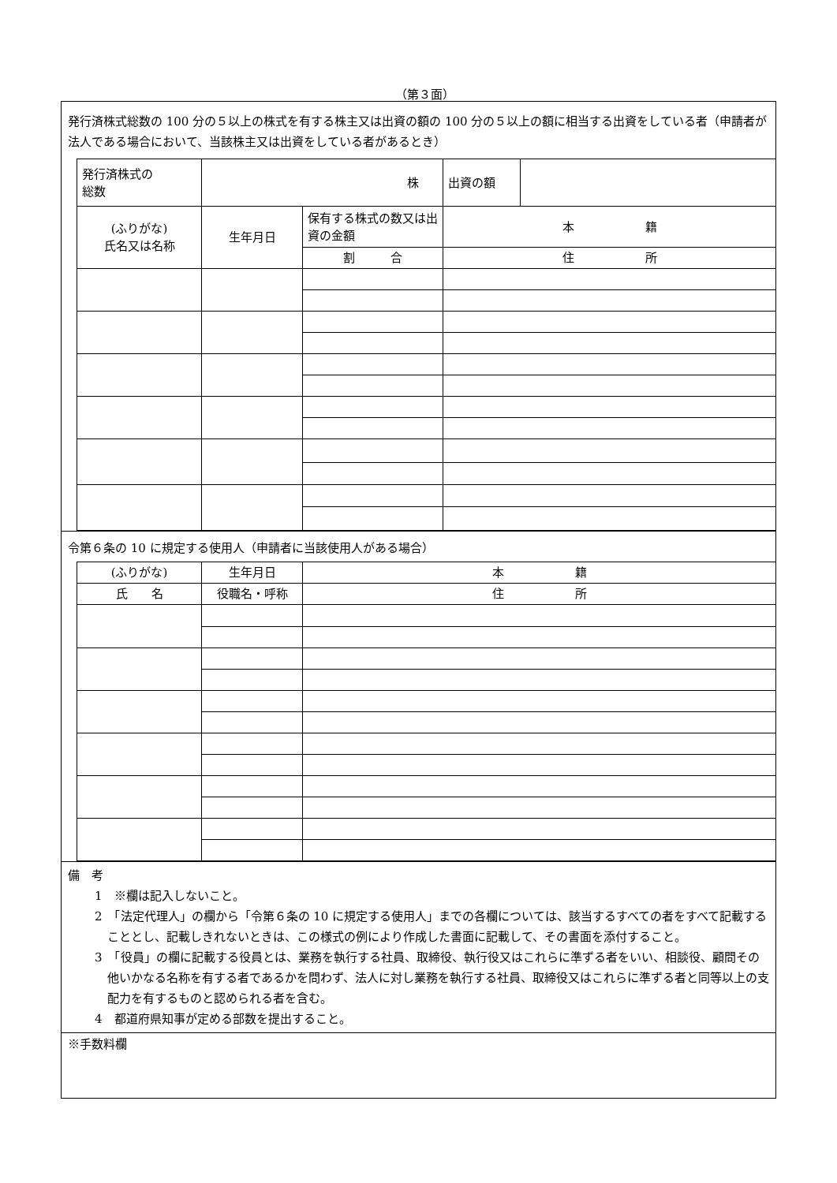（第３面）
発行済株式総数の 100 分の５以上の株式を有する株主又は出資の額の 100 分の５以上の額に相当する出資をしている者（申請者が法人である場合において、当該株主又は出資をしている者があるとき）
| 発行済株式の 総数 | 株 | | 出資の額 | |
| (ふりがな) 氏名又は名称 | 生年月日 | 保有する株式の数又は出資の金額 | 本 籍 | |
| | | 割 合 | 住 所 | |
令第６条の 10 に規定する使用人（申請者に当該使用人がある場合）
| (ふりがな) | 生年月日 | 本 籍 |
| 氏 名 | 役職名・呼称 | 住 所 |
備　考
1　※欄は記入しないこと。
2　「法定代理人」の欄から「令第６条の 10 に規定する使用人」までの各欄については、該当するすべての者をすべて記載することとし、記載しきれないときは、この様式の例により作成した書面に記載して、その書面を添付すること。
3　「役員」の欄に記載する役員とは、業務を執行する社員、取締役、執行役又はこれらに準ずる者をいい、相談役、顧問その他いかなる名称を有する者であるかを問わず、法人に対し業務を執行する社員、取締役又はこれらに準ずる者と同等以上の支配力を有するものと認められる者を含む。
4　都道府県知事が定める部数を提出すること。
※手数料欄